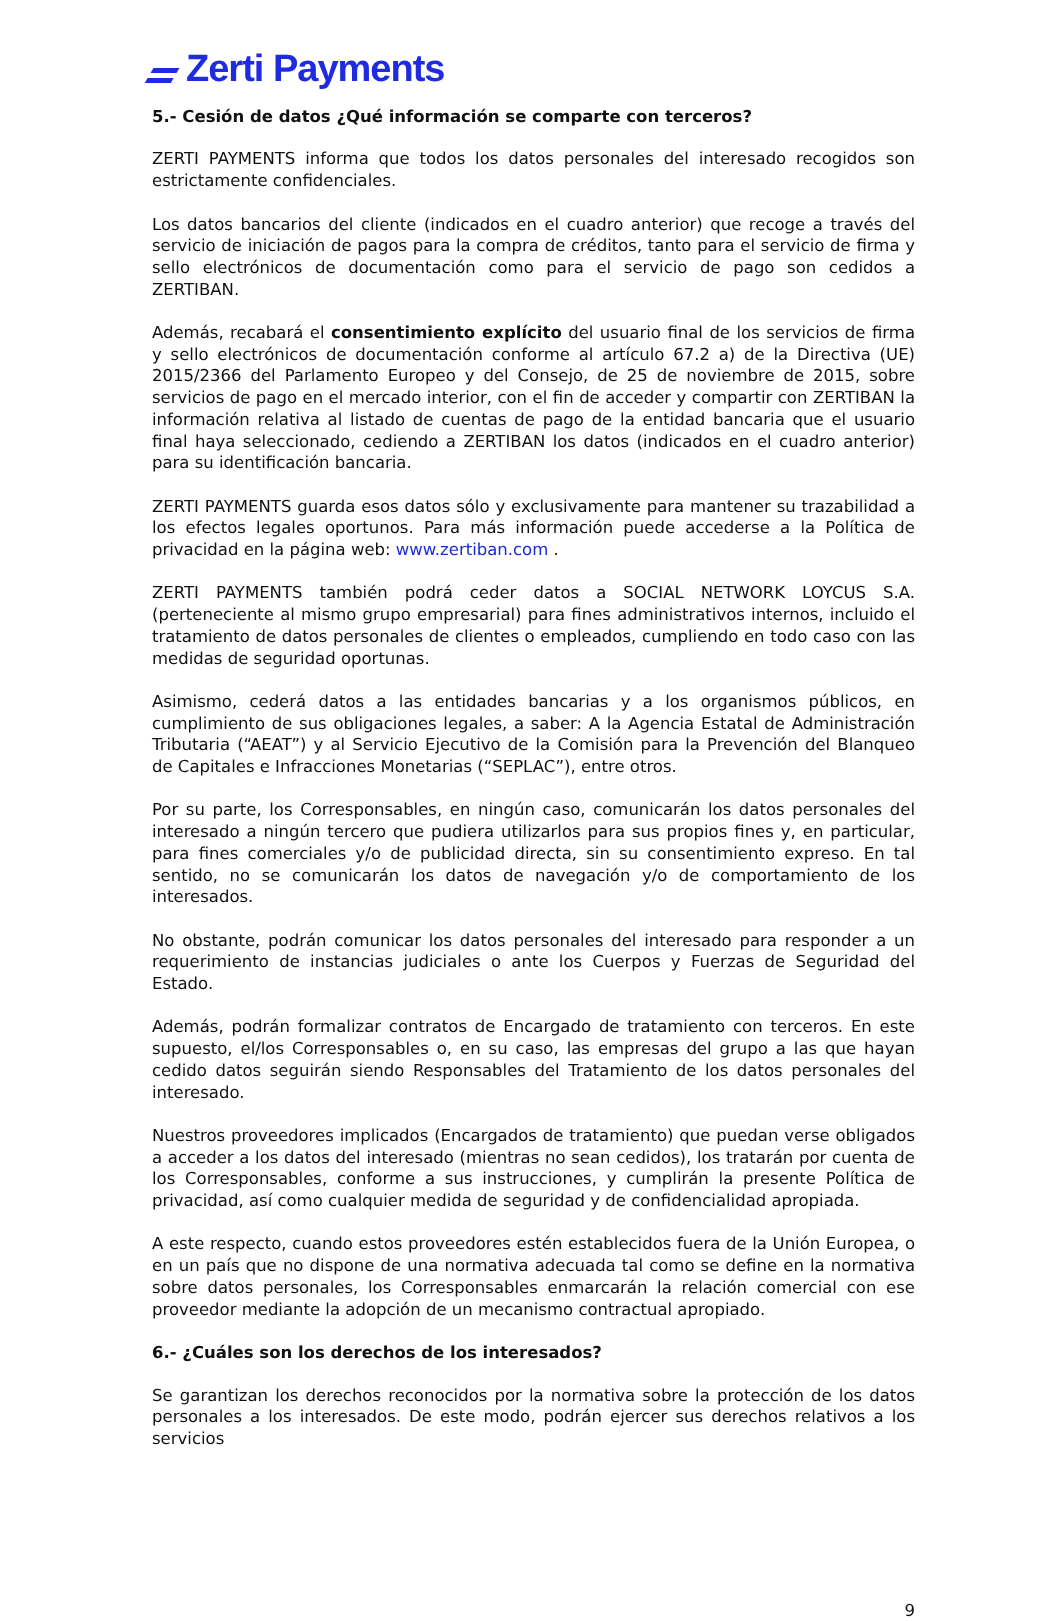Zerti Payments
5.- Cesión de datos ¿Qué información se comparte con terceros?
ZERTI PAYMENTS informa que todos los datos personales del interesado recogidos son estrictamente confidenciales.
Los datos bancarios del cliente (indicados en el cuadro anterior) que recoge a través del servicio de iniciación de pagos para la compra de créditos, tanto para el servicio de firma y sello electrónicos de documentación como para el servicio de pago son cedidos a ZERTIBAN.
Además, recabará el consentimiento explícito del usuario final de los servicios de firma y sello electrónicos de documentación conforme al artículo 67.2 a) de la Directiva (UE) 2015/2366 del Parlamento Europeo y del Consejo, de 25 de noviembre de 2015, sobre servicios de pago en el mercado interior, con el fin de acceder y compartir con ZERTIBAN la información relativa al listado de cuentas de pago de la entidad bancaria que el usuario final haya seleccionado, cediendo a ZERTIBAN los datos (indicados en el cuadro anterior) para su identificación bancaria.
ZERTI PAYMENTS guarda esos datos sólo y exclusivamente para mantener su trazabilidad a los efectos legales oportunos. Para más información puede accederse a la Política de privacidad en la página web: www.zertiban.com .
ZERTI PAYMENTS también podrá ceder datos a SOCIAL NETWORK LOYCUS S.A. (perteneciente al mismo grupo empresarial) para fines administrativos internos, incluido el tratamiento de datos personales de clientes o empleados, cumpliendo en todo caso con las medidas de seguridad oportunas.
Asimismo, cederá datos a las entidades bancarias y a los organismos públicos, en cumplimiento de sus obligaciones legales, a saber: A la Agencia Estatal de Administración Tributaria (“AEAT”) y al Servicio Ejecutivo de la Comisión para la Prevención del Blanqueo de Capitales e Infracciones Monetarias (“SEPLAC”), entre otros.
Por su parte, los Corresponsables, en ningún caso, comunicarán los datos personales del interesado a ningún tercero que pudiera utilizarlos para sus propios fines y, en particular, para fines comerciales y/o de publicidad directa, sin su consentimiento expreso. En tal sentido, no se comunicarán los datos de navegación y/o de comportamiento de los interesados.
No obstante, podrán comunicar los datos personales del interesado para responder a un requerimiento de instancias judiciales o ante los Cuerpos y Fuerzas de Seguridad del Estado.
Además, podrán formalizar contratos de Encargado de tratamiento con terceros. En este supuesto, el/los Corresponsables o, en su caso, las empresas del grupo a las que hayan cedido datos seguirán siendo Responsables del Tratamiento de los datos personales del interesado.
Nuestros proveedores implicados (Encargados de tratamiento) que puedan verse obligados a acceder a los datos del interesado (mientras no sean cedidos), los tratarán por cuenta de los Corresponsables, conforme a sus instrucciones, y cumplirán la presente Política de privacidad, así como cualquier medida de seguridad y de confidencialidad apropiada.
A este respecto, cuando estos proveedores estén establecidos fuera de la Unión Europea, o en un país que no dispone de una normativa adecuada tal como se define en la normativa sobre datos personales, los Corresponsables enmarcarán la relación comercial con ese proveedor mediante la adopción de un mecanismo contractual apropiado.
6.- ¿Cuáles son los derechos de los interesados?
Se garantizan los derechos reconocidos por la normativa sobre la protección de los datos personales a los interesados. De este modo, podrán ejercer sus derechos relativos a los servicios
9